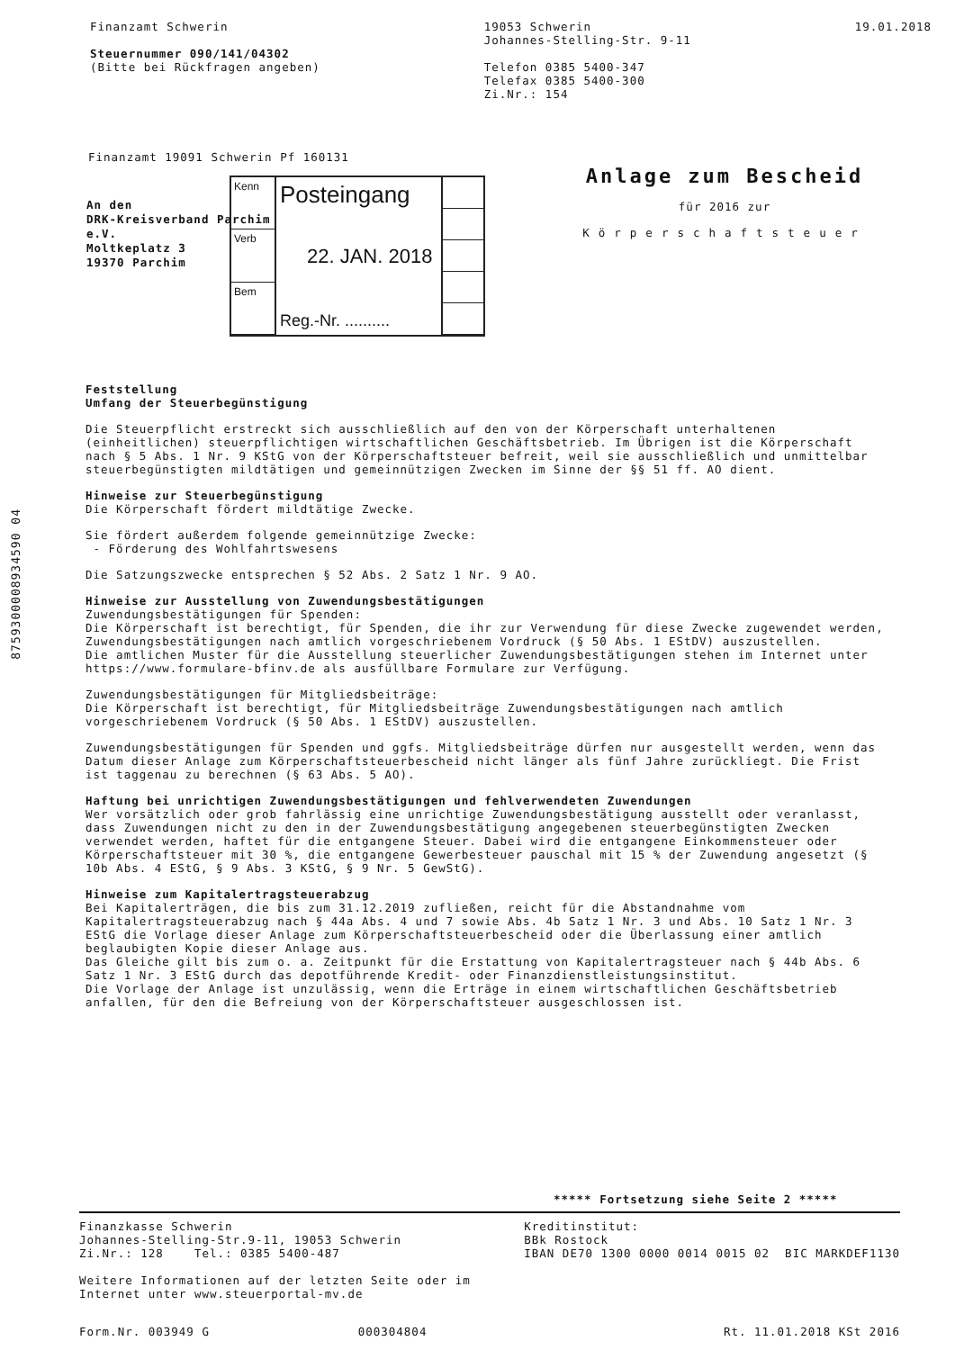Finanzamt Schwerin
Steuernummer 090/141/04302
(Bitte bei Rückfragen angeben)
19053 Schwerin
Johannes-Stelling-Str. 9-11
Telefon 0385 5400-347
Telefax 0385 5400-300
Zi.Nr.: 154
19.01.2018
Finanzamt 19091 Schwerin Pf 160131
An den
DRK-Kreisverband Parchim
e.V.
Moltkeplatz 3
19370 Parchim
Kenn
Verb
Bem
Posteingang
22. JAN. 2018
Reg.-Nr. ..........
Anlage zum Bescheid
für 2016 zur
Körperschaftsteuer
Feststellung
Umfang der Steuerbegünstigung
Die Steuerpflicht erstreckt sich ausschließlich auf den von der Körperschaft unterhaltenen (einheitlichen) steuerpflichtigen wirtschaftlichen Geschäftsbetrieb. Im Übrigen ist die Körperschaft nach § 5 Abs. 1 Nr. 9 KStG von der Körperschaftsteuer befreit, weil sie ausschließlich und unmittelbar steuerbegünstigten mildtätigen und gemeinnützigen Zwecken im Sinne der §§ 51 ff. AO dient.
Hinweise zur Steuerbegünstigung
Die Körperschaft fördert mildtätige Zwecke.
Sie fördert außerdem folgende gemeinnützige Zwecke:
- Förderung des Wohlfahrtswesens
Die Satzungszwecke entsprechen § 52 Abs. 2 Satz 1 Nr. 9 AO.
Hinweise zur Ausstellung von Zuwendungsbestätigungen
Zuwendungsbestätigungen für Spenden:
Die Körperschaft ist berechtigt, für Spenden, die ihr zur Verwendung für diese Zwecke zugewendet werden, Zuwendungsbestätigungen nach amtlich vorgeschriebenem Vordruck (§ 50 Abs. 1 EStDV) auszustellen.
Die amtlichen Muster für die Ausstellung steuerlicher Zuwendungsbestätigungen stehen im Internet unter https://www.formulare-bfinv.de als ausfüllbare Formulare zur Verfügung.
Zuwendungsbestätigungen für Mitgliedsbeiträge:
Die Körperschaft ist berechtigt, für Mitgliedsbeiträge Zuwendungsbestätigungen nach amtlich vorgeschriebenem Vordruck (§ 50 Abs. 1 EStDV) auszustellen.
Zuwendungsbestätigungen für Spenden und ggfs. Mitgliedsbeiträge dürfen nur ausgestellt werden, wenn das Datum dieser Anlage zum Körperschaftsteuerbescheid nicht länger als fünf Jahre zurückliegt. Die Frist ist taggenau zu berechnen (§ 63 Abs. 5 AO).
Haftung bei unrichtigen Zuwendungsbestätigungen und fehlverwendeten Zuwendungen
Wer vorsätzlich oder grob fahrlässig eine unrichtige Zuwendungsbestätigung ausstellt oder veranlasst, dass Zuwendungen nicht zu den in der Zuwendungsbestätigung angegebenen steuerbegünstigten Zwecken verwendet werden, haftet für die entgangene Steuer. Dabei wird die entgangene Einkommensteuer oder Körperschaftsteuer mit 30 %, die entgangene Gewerbesteuer pauschal mit 15 % der Zuwendung angesetzt (§ 10b Abs. 4 EStG, § 9 Abs. 3 KStG, § 9 Nr. 5 GewStG).
Hinweise zum Kapitalertragsteuerabzug
Bei Kapitalerträgen, die bis zum 31.12.2019 zufließen, reicht für die Abstandnahme vom Kapitalertragsteuerabzug nach § 44a Abs. 4 und 7 sowie Abs. 4b Satz 1 Nr. 3 und Abs. 10 Satz 1 Nr. 3 EStG die Vorlage dieser Anlage zum Körperschaftsteuerbescheid oder die Überlassung einer amtlich beglaubigten Kopie dieser Anlage aus.
Das Gleiche gilt bis zum o. a. Zeitpunkt für die Erstattung von Kapitalertragsteuer nach § 44b Abs. 6 Satz 1 Nr. 3 EStG durch das depotführende Kredit- oder Finanzdienstleistungsinstitut.
Die Vorlage der Anlage ist unzulässig, wenn die Erträge in einem wirtschaftlichen Geschäftsbetrieb anfallen, für den die Befreiung von der Körperschaftsteuer ausgeschlossen ist.
8759300008934590 04
***** Fortsetzung siehe Seite 2 *****
Finanzkasse Schwerin
Johannes-Stelling-Str.9-11, 19053 Schwerin
Zi.Nr.: 128 Tel.: 0385 5400-487
Weitere Informationen auf der letzten Seite oder im
Internet unter www.steuerportal-mv.de
Kreditinstitut:
BBk Rostock
IBAN DE70 1300 0000 0014 0015 02 BIC MARKDEF1130
Form.Nr. 003949 G 000304804 Rt. 11.01.2018 KSt 2016